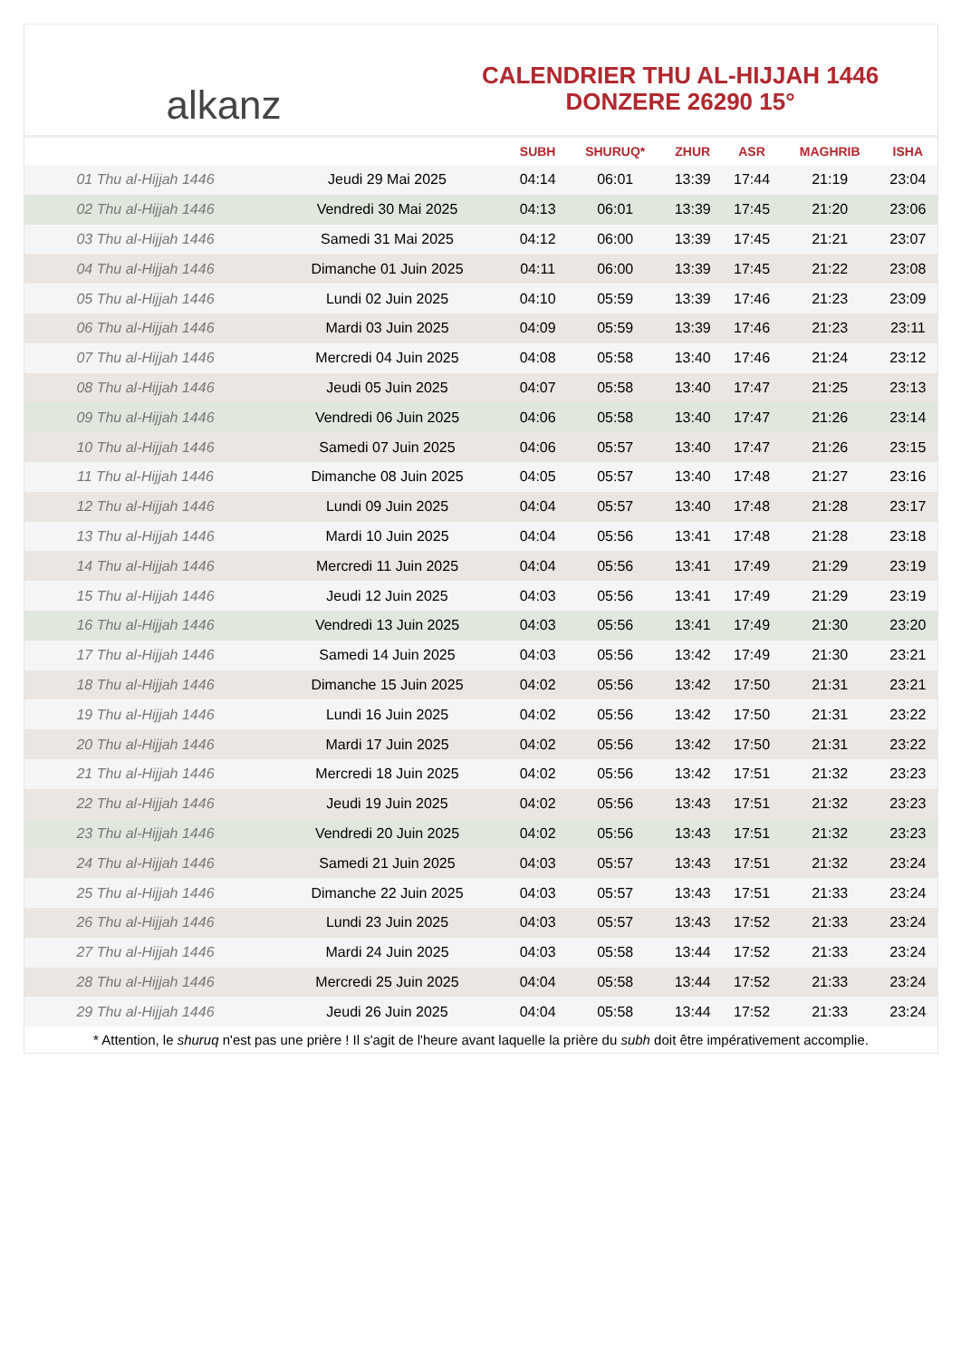alkanz
CALENDRIER THU AL-HIJJAH 1446
DONZERE 26290 15°
| | | SUBH | SHURUQ* | ZHUR | ASR | MAGHRIB | ISHA |
| --- | --- | --- | --- | --- | --- | --- | --- |
| 01 Thu al-Hijjah 1446 | Jeudi 29 Mai 2025 | 04:14 | 06:01 | 13:39 | 17:44 | 21:19 | 23:04 |
| 02 Thu al-Hijjah 1446 | Vendredi 30 Mai 2025 | 04:13 | 06:01 | 13:39 | 17:45 | 21:20 | 23:06 |
| 03 Thu al-Hijjah 1446 | Samedi 31 Mai 2025 | 04:12 | 06:00 | 13:39 | 17:45 | 21:21 | 23:07 |
| 04 Thu al-Hijjah 1446 | Dimanche 01 Juin 2025 | 04:11 | 06:00 | 13:39 | 17:45 | 21:22 | 23:08 |
| 05 Thu al-Hijjah 1446 | Lundi 02 Juin 2025 | 04:10 | 05:59 | 13:39 | 17:46 | 21:23 | 23:09 |
| 06 Thu al-Hijjah 1446 | Mardi 03 Juin 2025 | 04:09 | 05:59 | 13:39 | 17:46 | 21:23 | 23:11 |
| 07 Thu al-Hijjah 1446 | Mercredi 04 Juin 2025 | 04:08 | 05:58 | 13:40 | 17:46 | 21:24 | 23:12 |
| 08 Thu al-Hijjah 1446 | Jeudi 05 Juin 2025 | 04:07 | 05:58 | 13:40 | 17:47 | 21:25 | 23:13 |
| 09 Thu al-Hijjah 1446 | Vendredi 06 Juin 2025 | 04:06 | 05:58 | 13:40 | 17:47 | 21:26 | 23:14 |
| 10 Thu al-Hijjah 1446 | Samedi 07 Juin 2025 | 04:06 | 05:57 | 13:40 | 17:47 | 21:26 | 23:15 |
| 11 Thu al-Hijjah 1446 | Dimanche 08 Juin 2025 | 04:05 | 05:57 | 13:40 | 17:48 | 21:27 | 23:16 |
| 12 Thu al-Hijjah 1446 | Lundi 09 Juin 2025 | 04:04 | 05:57 | 13:40 | 17:48 | 21:28 | 23:17 |
| 13 Thu al-Hijjah 1446 | Mardi 10 Juin 2025 | 04:04 | 05:56 | 13:41 | 17:48 | 21:28 | 23:18 |
| 14 Thu al-Hijjah 1446 | Mercredi 11 Juin 2025 | 04:04 | 05:56 | 13:41 | 17:49 | 21:29 | 23:19 |
| 15 Thu al-Hijjah 1446 | Jeudi 12 Juin 2025 | 04:03 | 05:56 | 13:41 | 17:49 | 21:29 | 23:19 |
| 16 Thu al-Hijjah 1446 | Vendredi 13 Juin 2025 | 04:03 | 05:56 | 13:41 | 17:49 | 21:30 | 23:20 |
| 17 Thu al-Hijjah 1446 | Samedi 14 Juin 2025 | 04:03 | 05:56 | 13:42 | 17:49 | 21:30 | 23:21 |
| 18 Thu al-Hijjah 1446 | Dimanche 15 Juin 2025 | 04:02 | 05:56 | 13:42 | 17:50 | 21:31 | 23:21 |
| 19 Thu al-Hijjah 1446 | Lundi 16 Juin 2025 | 04:02 | 05:56 | 13:42 | 17:50 | 21:31 | 23:22 |
| 20 Thu al-Hijjah 1446 | Mardi 17 Juin 2025 | 04:02 | 05:56 | 13:42 | 17:50 | 21:31 | 23:22 |
| 21 Thu al-Hijjah 1446 | Mercredi 18 Juin 2025 | 04:02 | 05:56 | 13:42 | 17:51 | 21:32 | 23:23 |
| 22 Thu al-Hijjah 1446 | Jeudi 19 Juin 2025 | 04:02 | 05:56 | 13:43 | 17:51 | 21:32 | 23:23 |
| 23 Thu al-Hijjah 1446 | Vendredi 20 Juin 2025 | 04:02 | 05:56 | 13:43 | 17:51 | 21:32 | 23:23 |
| 24 Thu al-Hijjah 1446 | Samedi 21 Juin 2025 | 04:03 | 05:57 | 13:43 | 17:51 | 21:32 | 23:24 |
| 25 Thu al-Hijjah 1446 | Dimanche 22 Juin 2025 | 04:03 | 05:57 | 13:43 | 17:51 | 21:33 | 23:24 |
| 26 Thu al-Hijjah 1446 | Lundi 23 Juin 2025 | 04:03 | 05:57 | 13:43 | 17:52 | 21:33 | 23:24 |
| 27 Thu al-Hijjah 1446 | Mardi 24 Juin 2025 | 04:03 | 05:58 | 13:44 | 17:52 | 21:33 | 23:24 |
| 28 Thu al-Hijjah 1446 | Mercredi 25 Juin 2025 | 04:04 | 05:58 | 13:44 | 17:52 | 21:33 | 23:24 |
| 29 Thu al-Hijjah 1446 | Jeudi 26 Juin 2025 | 04:04 | 05:58 | 13:44 | 17:52 | 21:33 | 23:24 |
* Attention, le shuruq n'est pas une prière ! Il s'agit de l'heure avant laquelle la prière du subh doit être impérativement accomplie.